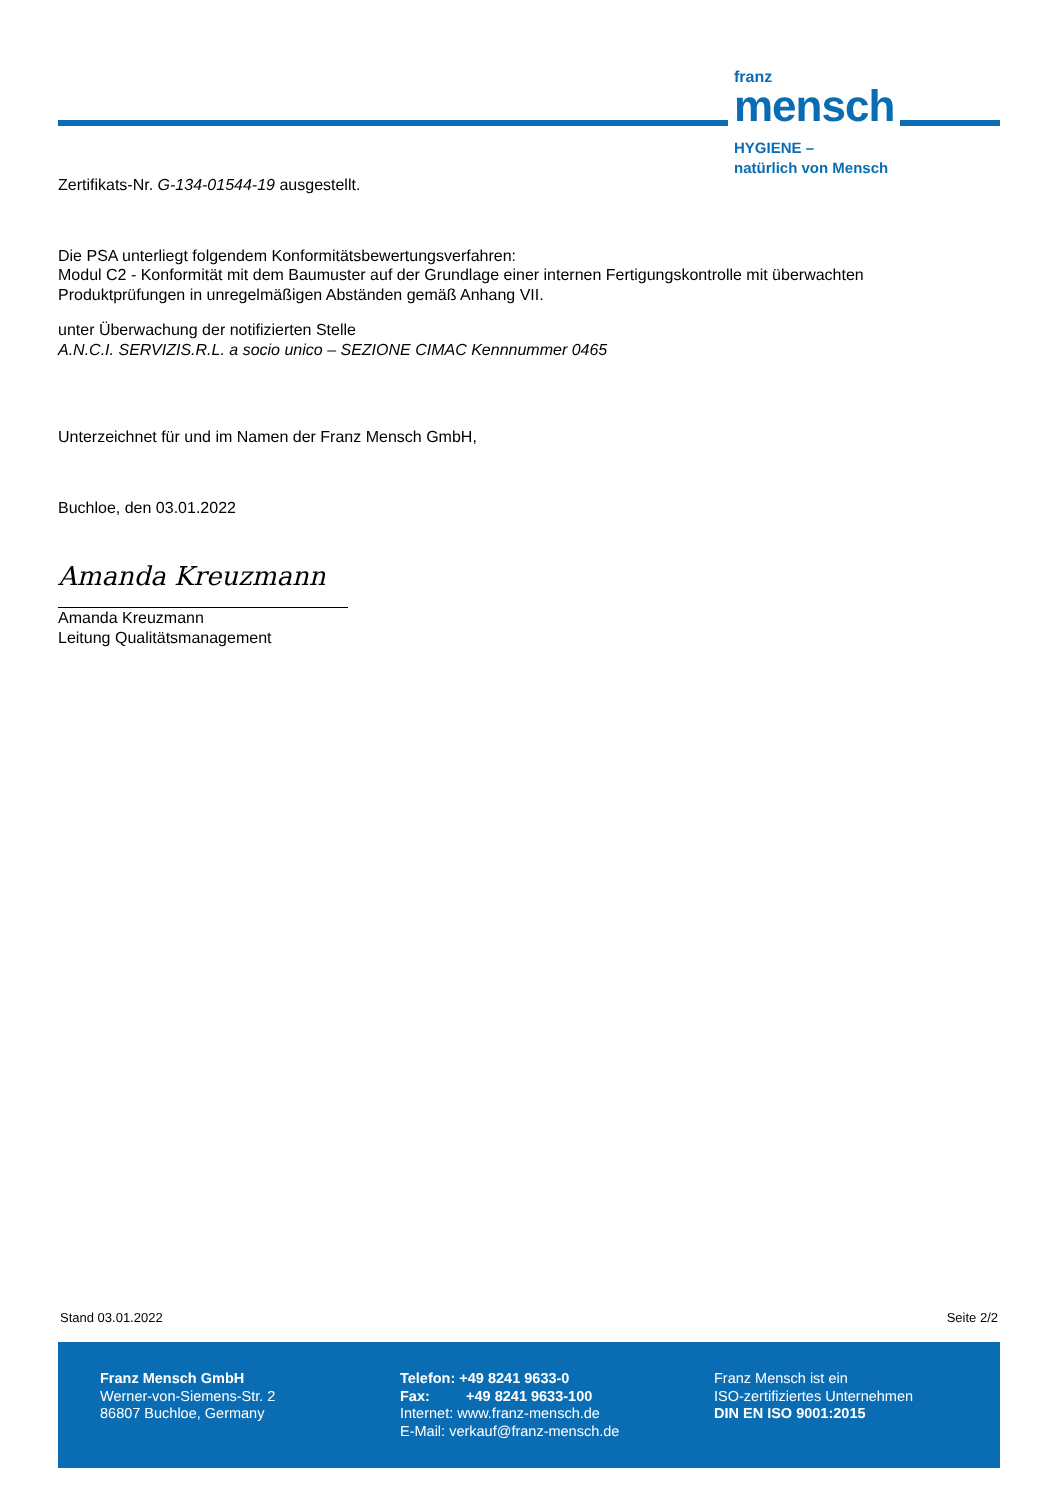franz
mensch
HYGIENE –
natürlich von Mensch
Zertifikats-Nr. G-134-01544-19 ausgestellt.
Die PSA unterliegt folgendem Konformitätsbewertungsverfahren:
Modul C2 - Konformität mit dem Baumuster auf der Grundlage einer internen Fertigungskontrolle mit überwachten Produktprüfungen in unregelmäßigen Abständen gemäß Anhang VII.
unter Überwachung der notifizierten Stelle
A.N.C.I. SERVIZIS.R.L. a socio unico – SEZIONE CIMAC Kennnummer 0465
Unterzeichnet für und im Namen der Franz Mensch GmbH,
Buchloe, den 03.01.2022
Amanda Kreuzmann
Amanda Kreuzmann
Leitung Qualitätsmanagement
Stand 03.01.2022 Seite 2/2
Franz Mensch GmbH
Werner-von-Siemens-Str. 2
86807 Buchloe, Germany
Telefon: +49 8241 9633-0
Fax: +49 8241 9633-100
Internet: www.franz-mensch.de
E-Mail: verkauf@franz-mensch.de
Franz Mensch ist ein
ISO-zertifiziertes Unternehmen
DIN EN ISO 9001:2015